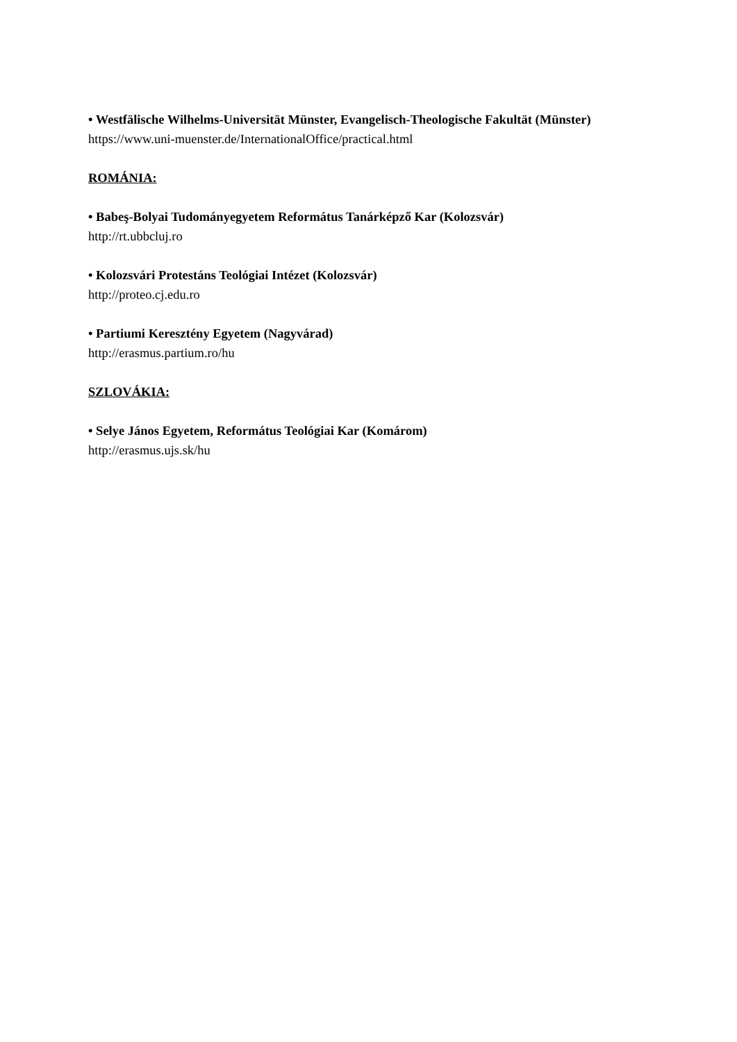• Westfälische Wilhelms-Universität Münster, Evangelisch-Theologische Fakultät (Münster)
https://www.uni-muenster.de/InternationalOffice/practical.html
ROMÁNIA:
• Babeş-Bolyai Tudományegyetem Református Tanárképző Kar (Kolozsvár)
http://rt.ubbcluj.ro
• Kolozsvári Protestáns Teológiai Intézet (Kolozsvár)
http://proteo.cj.edu.ro
• Partiumi Keresztény Egyetem (Nagyvárad)
http://erasmus.partium.ro/hu
SZLOVÁKIA:
• Selye János Egyetem, Református Teológiai Kar (Komárom)
http://erasmus.ujs.sk/hu